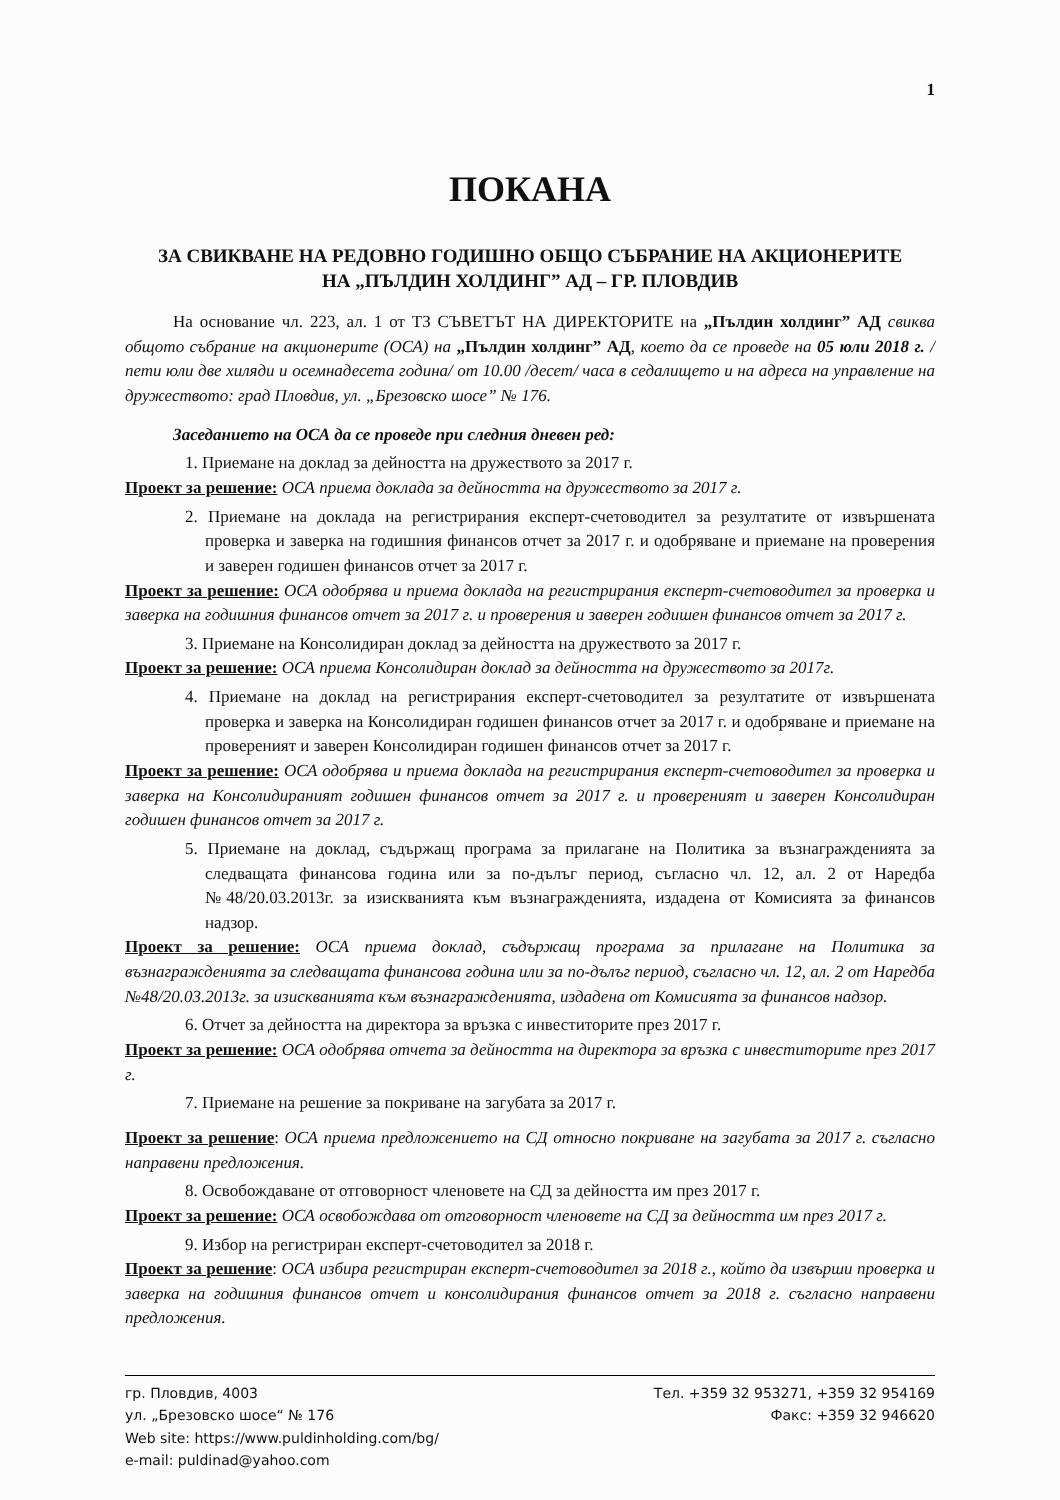1
ПОКАНА
ЗА СВИКВАНЕ НА РЕДОВНО ГОДИШНО ОБЩО СЪБРАНИЕ НА АКЦИОНЕРИТЕ
НА „ПЪЛДИН ХОЛДИНГ” АД – ГР. ПЛОВДИВ
На основание чл. 223, ал. 1 от ТЗ СЪВЕТЪТ НА ДИРЕКТОРИТЕ на „Пълдин холдинг” АД свиква общото събрание на акционерите (ОСА) на „Пълдин холдинг” АД, което да се проведе на 05 юли 2018 г. / пети юли две хиляди и осемнадесета година/ от 10.00 /десет/ часа в седалището и на адреса на управление на дружеството: град Пловдив, ул. „Брезовско шосе” № 176.
Заседанието на ОСА да се проведе при следния дневен ред:
1. Приемане на доклад за дейността на дружеството за 2017 г.
Проект за решение: ОСА приема доклада за дейността на дружеството за 2017 г.
2. Приемане на доклада на регистрирания експерт-счетоводител за резултатите от извършената проверка и заверка на годишния финансов отчет за 2017 г. и одобряване и приемане на проверения и заверен годишен финансов отчет за 2017 г.
Проект за решение: ОСА одобрява и приема доклада на регистрирания експерт-счетоводител за проверка и заверка на годишния финансов отчет за 2017 г. и проверения и заверен годишен финансов отчет за 2017 г.
3. Приемане на Консолидиран доклад за дейността на дружеството за 2017 г.
Проект за решение: ОСА приема Консолидиран доклад за дейността на дружеството за 2017г.
4. Приемане на доклад на регистрирания експерт-счетоводител за резултатите от извършената проверка и заверка на Консолидиран годишен финансов отчет за 2017 г. и одобряване и приемане на провереният и заверен Консолидиран годишен финансов отчет за 2017 г.
Проект за решение: ОСА одобрява и приема доклада на регистрирания експерт-счетоводител за проверка и заверка на Консолидираният годишен финансов отчет за 2017 г. и провереният и заверен Консолидиран годишен финансов отчет за 2017 г.
5. Приемане на доклад, съдържащ програма за прилагане на Политика за възнагражденията за следващата финансова година или за по-дълъг период, съгласно чл. 12, ал. 2 от Наредба №48/20.03.2013г. за изискванията към възнагражденията, издадена от Комисията за финансов надзор.
Проект за решение: ОСА приема доклад, съдържащ програма за прилагане на Политика за възнагражденията за следващата финансова година или за по-дълъг период, съгласно чл. 12, ал. 2 от Наредба №48/20.03.2013г. за изискванията към възнагражденията, издадена от Комисията за финансов надзор.
6. Отчет за дейността на директора за връзка с инвеститорите през 2017 г.
Проект за решение: ОСА одобрява отчета за дейността на директора за връзка с инвеститорите през 2017 г.
7. Приемане на решение за покриване на загубата за 2017 г.
Проект за решение: ОСА приема предложението на СД относно покриване на загубата за 2017 г. съгласно направени предложения.
8. Освобождаване от отговорност членовете на СД за дейността им през 2017 г.
Проект за решение: ОСА освобождава от отговорност членовете на СД за дейността им през 2017 г.
9. Избор на регистриран експерт-счетоводител за 2018 г.
Проект за решение: ОСА избира регистриран експерт-счетоводител за 2018 г., който да извърши проверка и заверка на годишния финансов отчет и консолидирания финансов отчет за 2018 г. съгласно направени предложения.
гр. Пловдив, 4003
ул. „Брезовско шосе“ № 176
Web site: https://www.puldinholding.com/bg/
e-mail: puldinad@yahoo.com
Тел. +359 32 953271, +359 32 954169
Факс: +359 32 946620